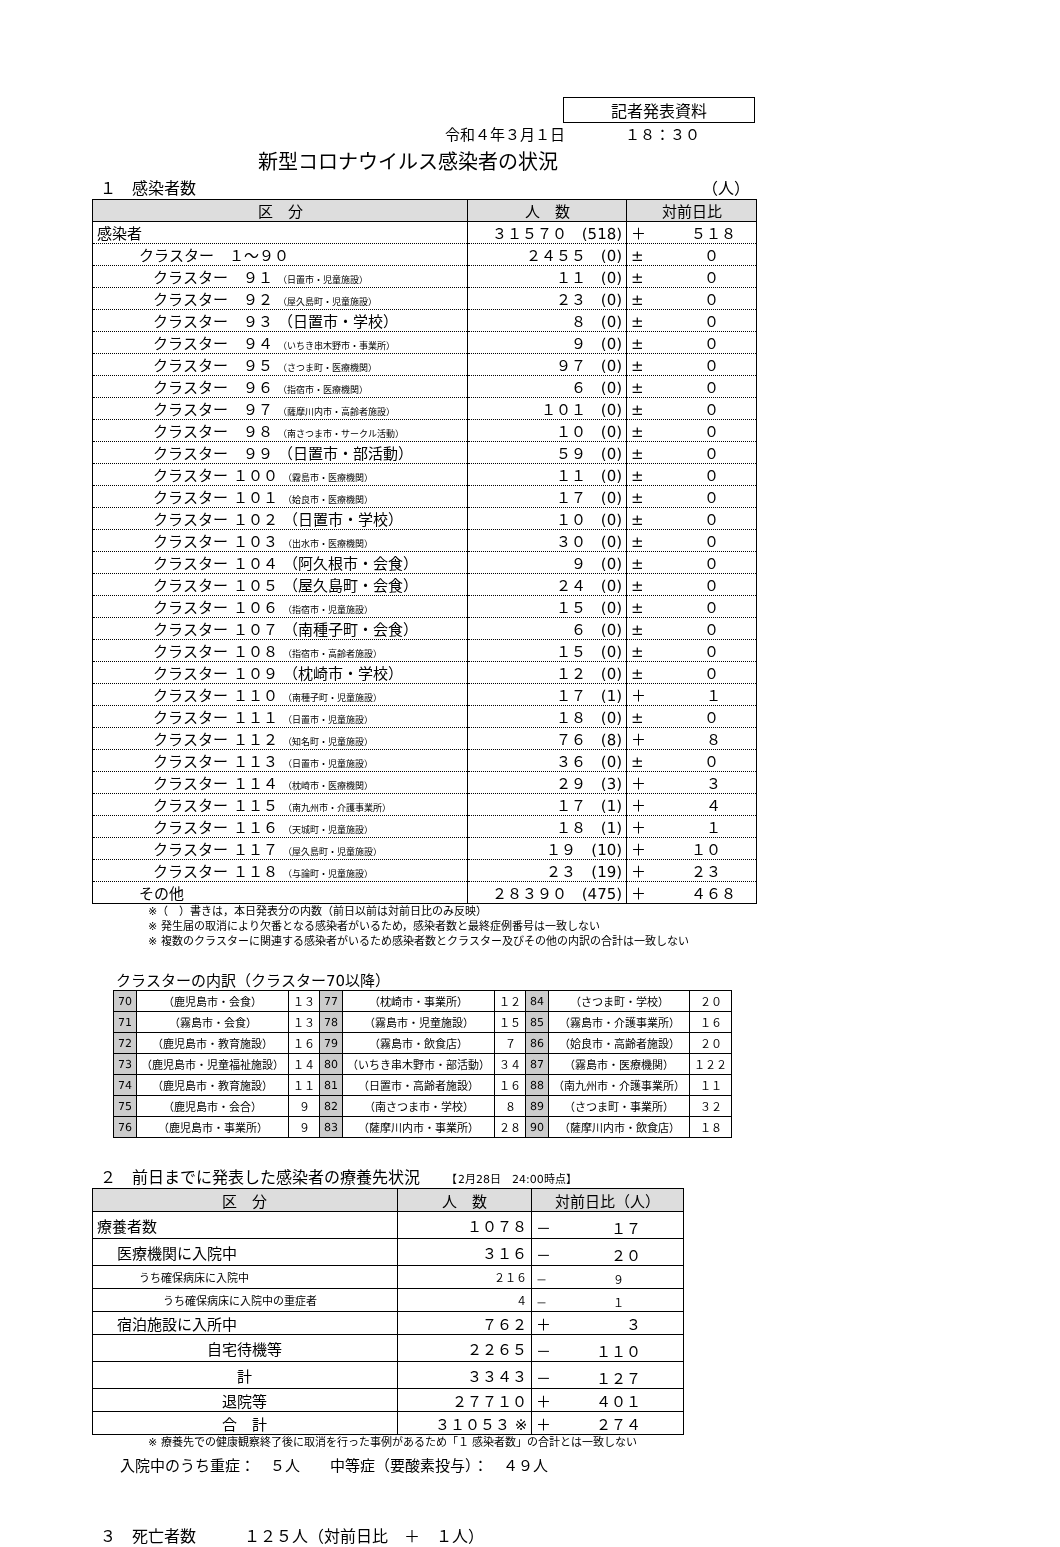記者発表資料
令和４年３月１日　　　　１８：３０
新型コロナウイルス感染者の状況
１　感染者数 （人）
| 区 分 | 人 数 | 対前日比 |
| --- | --- | --- |
| 感染者 | ３１５７０ (518) | ＋ ５１８ |
| クラスター １～９０ | ２４５５ (0) | ± ０ |
| クラスター ９１ （日置市・児童施設） | １１ (0) | ± ０ |
| クラスター ９２ （屋久島町・児童施設） | ２３ (0) | ± ０ |
| クラスター ９３ （日置市・学校） | ８ (0) | ± ０ |
| クラスター ９４ （いちき串木野市・事業所） | ９ (0) | ± ０ |
| クラスター ９５ （さつま町・医療機関） | ９７ (0) | ± ０ |
| クラスター ９６ （指宿市・医療機関） | ６ (0) | ± ０ |
| クラスター ９７ （薩摩川内市・高齢者施設） | １０１ (0) | ± ０ |
| クラスター ９８ （南さつま市・サークル活動） | １０ (0) | ± ０ |
| クラスター ９９ （日置市・部活動） | ５９ (0) | ± ０ |
| クラスター １００ （霧島市・医療機関） | １１ (0) | ± ０ |
| クラスター １０１ （姶良市・医療機関） | １７ (0) | ± ０ |
| クラスター １０２ （日置市・学校） | １０ (0) | ± ０ |
| クラスター １０３ （出水市・医療機関） | ３０ (0) | ± ０ |
| クラスター １０４ （阿久根市・会食） | ９ (0) | ± ０ |
| クラスター １０５ （屋久島町・会食） | ２４ (0) | ± ０ |
| クラスター １０６ （指宿市・児童施設） | １５ (0) | ± ０ |
| クラスター １０７ （南種子町・会食） | ６ (0) | ± ０ |
| クラスター １０８ （指宿市・高齢者施設） | １５ (0) | ± ０ |
| クラスター １０９ （枕崎市・学校） | １２ (0) | ± ０ |
| クラスター １１０ （南種子町・児童施設） | １７ (1) | ＋ １ |
| クラスター １１１ （日置市・児童施設） | １８ (0) | ± ０ |
| クラスター １１２ （知名町・児童施設） | ７６ (8) | ＋ ８ |
| クラスター １１３ （日置市・児童施設） | ３６ (0) | ± ０ |
| クラスター １１４ （枕崎市・医療機関） | ２９ (3) | ＋ ３ |
| クラスター １１５ （南九州市・介護事業所） | １７ (1) | ＋ ４ |
| クラスター １１６ （天城町・児童施設） | １８ (1) | ＋ １ |
| クラスター １１７ （屋久島町・児童施設） | １９ (10) | ＋ １０ |
| クラスター １１８ （与論町・児童施設） | ２３ (19) | ＋ ２３ |
| その他 | ２８３９０ (475) | ＋ ４６８ |
※（　）書きは，本日発表分の内数（前日以前は対前日比のみ反映）
※ 発生届の取消により欠番となる感染者がいるため，感染者数と最終症例番号は一致しない
※ 複数のクラスターに関連する感染者がいるため感染者数とクラスター及びその他の内訳の合計は一致しない
クラスターの内訳（クラスター70以降）
| 70 | （鹿児島市・会食） | １３ | 77 | （枕崎市・事業所） | １２ | 84 | （さつま町・学校） | ２０ |
| 71 | （霧島市・会食） | １３ | 78 | （霧島市・児童施設） | １５ | 85 | （霧島市・介護事業所） | １６ |
| 72 | （鹿児島市・教育施設） | １６ | 79 | （霧島市・飲食店） | ７ | 86 | （姶良市・高齢者施設） | ２０ |
| 73 | （鹿児島市・児童福祉施設） | １４ | 80 | （いちき串木野市・部活動） | ３４ | 87 | （霧島市・医療機関） | １２２ |
| 74 | （鹿児島市・教育施設） | １１ | 81 | （日置市・高齢者施設） | １６ | 88 | （南九州市・介護事業所） | １１ |
| 75 | （鹿児島市・会合） | ９ | 82 | （南さつま市・学校） | ８ | 89 | （さつま町・事業所） | ３２ |
| 76 | （鹿児島市・事業所） | ９ | 83 | （薩摩川内市・事業所） | ２８ | 90 | （薩摩川内市・飲食店） | １８ |
２　前日までに発表した感染者の療養先状況　　【2月28日　24:00時点】
| 区 分 | 人 数 | 対前日比（人） |
| --- | --- | --- |
| 療養者数 | １０７８ | － １７ |
| 医療機関に入院中 | ３１６ | － ２０ |
| うち確保病床に入院中 | ２１６ | － ９ |
| うち確保病床に入院中の重症者 | ４ | － １ |
| 宿泊施設に入所中 | ７６２ | ＋ ３ |
| 自宅待機等 | ２２６５ | － １１０ |
| 計 | ３３４３ | － １２７ |
| 退院等 | ２７７１０ | ＋ ４０１ |
| 合 計 | ３１０５３ ※ | ＋ ２７４ |
※ 療養先での健康観察終了後に取消を行った事例があるため「１ 感染者数」の合計とは一致しない
入院中のうち重症：　５人　　中等症（要酸素投与）：　４９人
３　死亡者数　　　１２５人（対前日比　＋　１人）